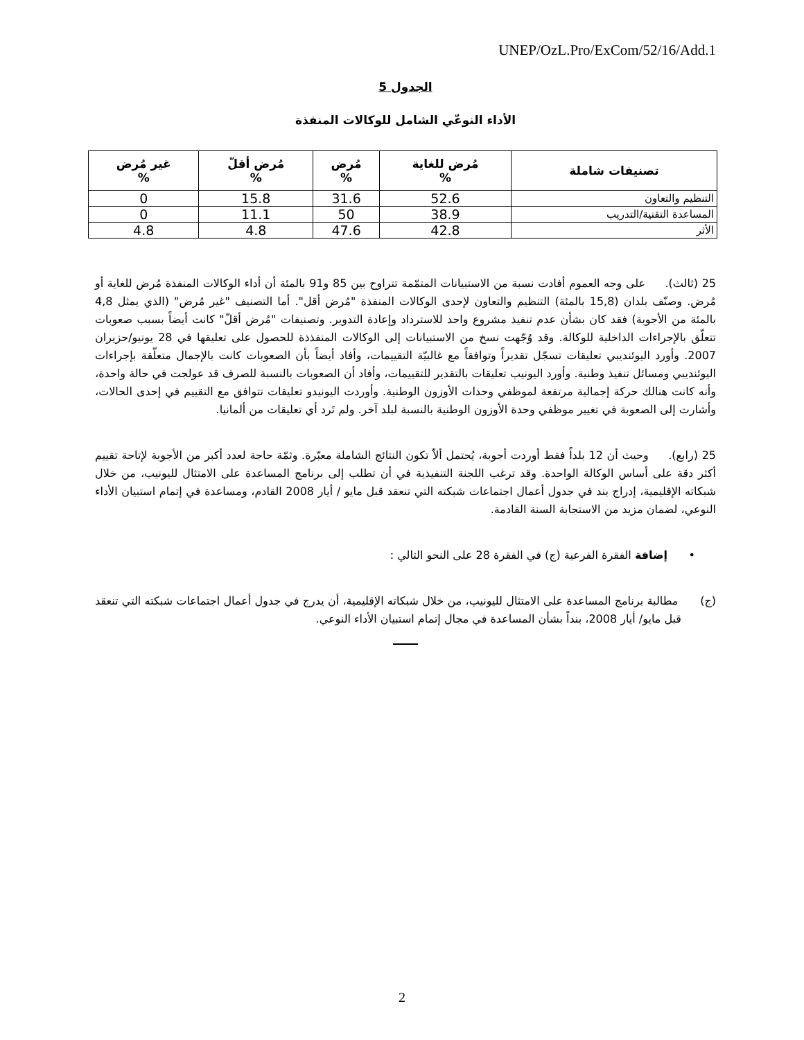UNEP/OzL.Pro/ExCom/52/16/Add.1
الجدول 5
الأداء النوعّي الشامل للوكالات المنفذة
| تصنيفات شاملة | مُرض للغاية % | مُرض % | مُرض أقلّ % | غير مُرض % |
| --- | --- | --- | --- | --- |
| التنظيم والتعاون | 52.6 | 31.6 | 15.8 | 0 |
| المساعدة التقنية/التدريب | 38.9 | 50 | 11.1 | 0 |
| الأثر | 42.8 | 47.6 | 4.8 | 4.8 |
25 (ثالث). على وجه العموم أفادت نسبة من الاستبيانات المتمّمة تتراوح بين 85 و91 بالمئة أن أداء الوكالات المنفذة مُرض للغاية أو مُرض. وصنّف بلدان (15,8 بالمئة) التنظيم والتعاون لإحدى الوكالات المنفذة "مُرض أقل". أما التصنيف "غير مُرض" (الذي يمثل 4,8 بالمئة من الأجوبة) فقد كان بشأن عدم تنفيذ مشروع واحد للاسترداد وإعادة التدوير. وتصنيفات "مُرض أقلّ" كانت أيضاً بسبب صعوبات تتعلّق بالإجراءات الداخلية للوكالة. وقد وُجّهت نسخ من الاستبيانات إلى الوكالات المنفذذة للحصول على تعليقها في 28 يونيو/حزيران 2007. وأورد اليوئنديبي تعليقات تسجّل تقديراً وتوافقاً مع غالبيّة التقييمات، وأفاد أيضاً بأن الصعوبات كانت بالإجمال متعلّقة بإجراءات اليوئنديبي ومسائل تنفيذ وطنية. وأورد اليونيب تعليقات بالتقدير للتقييمات، وأفاد أن الصعوبات بالنسبة للصرف قد عولجت في حالة واحدة، وأنه كانت هنالك حركة إجمالية مرتفعة لموظفي وحدات الأوزون الوطنية. وأوردت اليونيدو تعليقات تتوافق مع التقييم في إحدى الحالات، وأشارت إلى الصعوبة في تغيير موظفي وحدة الأوزون الوطنية بالنسبة لبلد آخر. ولم تَرد أي تعليقات من ألمانيا.
25 (رابع). وحيث أن 12 بلداً فقط أوردت أجوبة، يُحتمل ألاّ تكون النتائج الشاملة معبّرة. وثمّة حاجة لعدد أكبر من الأجوبة لإتاحة تقييم أكثر دقة على أساس الوكالة الواحدة. وقد ترغب اللجنة التنفيذية في أن تطلب إلى برنامج المساعدة على الامتثال لليونيب، من خلال شبكاته الإقليمية، إدراج بند في جدول أعمال اجتماعات شبكته التي تنعقد قبل مايو / أيار 2008 القادم، ومساعدة في إتمام استبيان الأداء النوعي، لضمان مزيد من الاستجابة السنة القادمة.
• إضافة الفقرة الفرعية (ج) في الفقرة 28 على النحو التالي :
(ج) مطالبة برنامج المساعدة على الامتثال لليونيب، من خلال شبكاته الإقليمية، أن يدرج في جدول أعمال اجتماعات شبكته التي تنعقد قبل مايو/ أيار 2008، بنداً بشأن المساعدة في مجال إتمام استبيان الأداء النوعي.
2